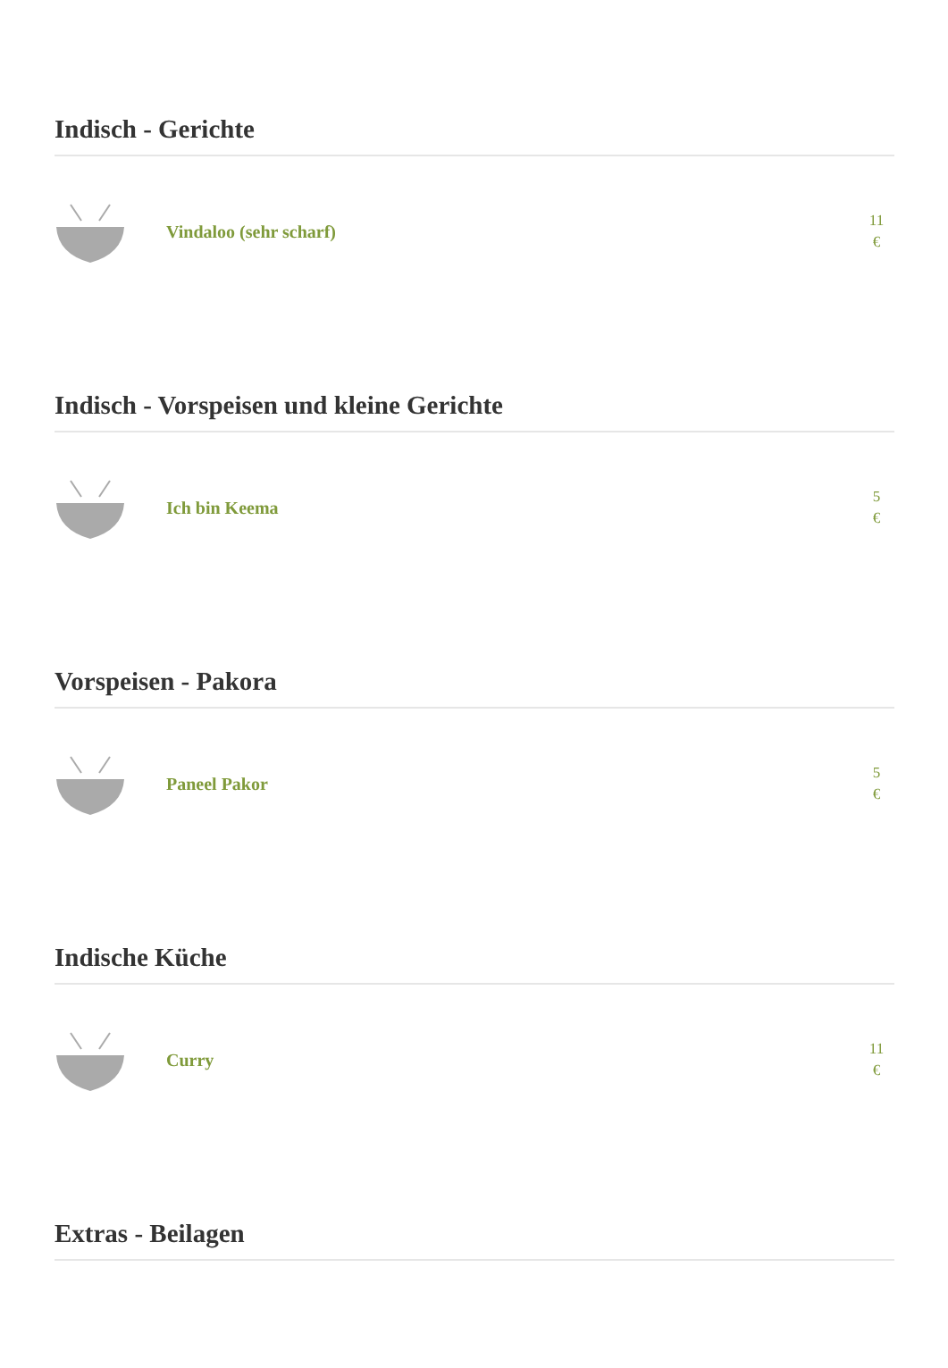Indisch - Gerichte
Vindaloo (sehr scharf)
11
€
Indisch - Vorspeisen und kleine Gerichte
Ich bin Keema
5
€
Vorspeisen - Pakora
Paneel Pakor
5
€
Indische Küche
Curry
11
€
Extras - Beilagen